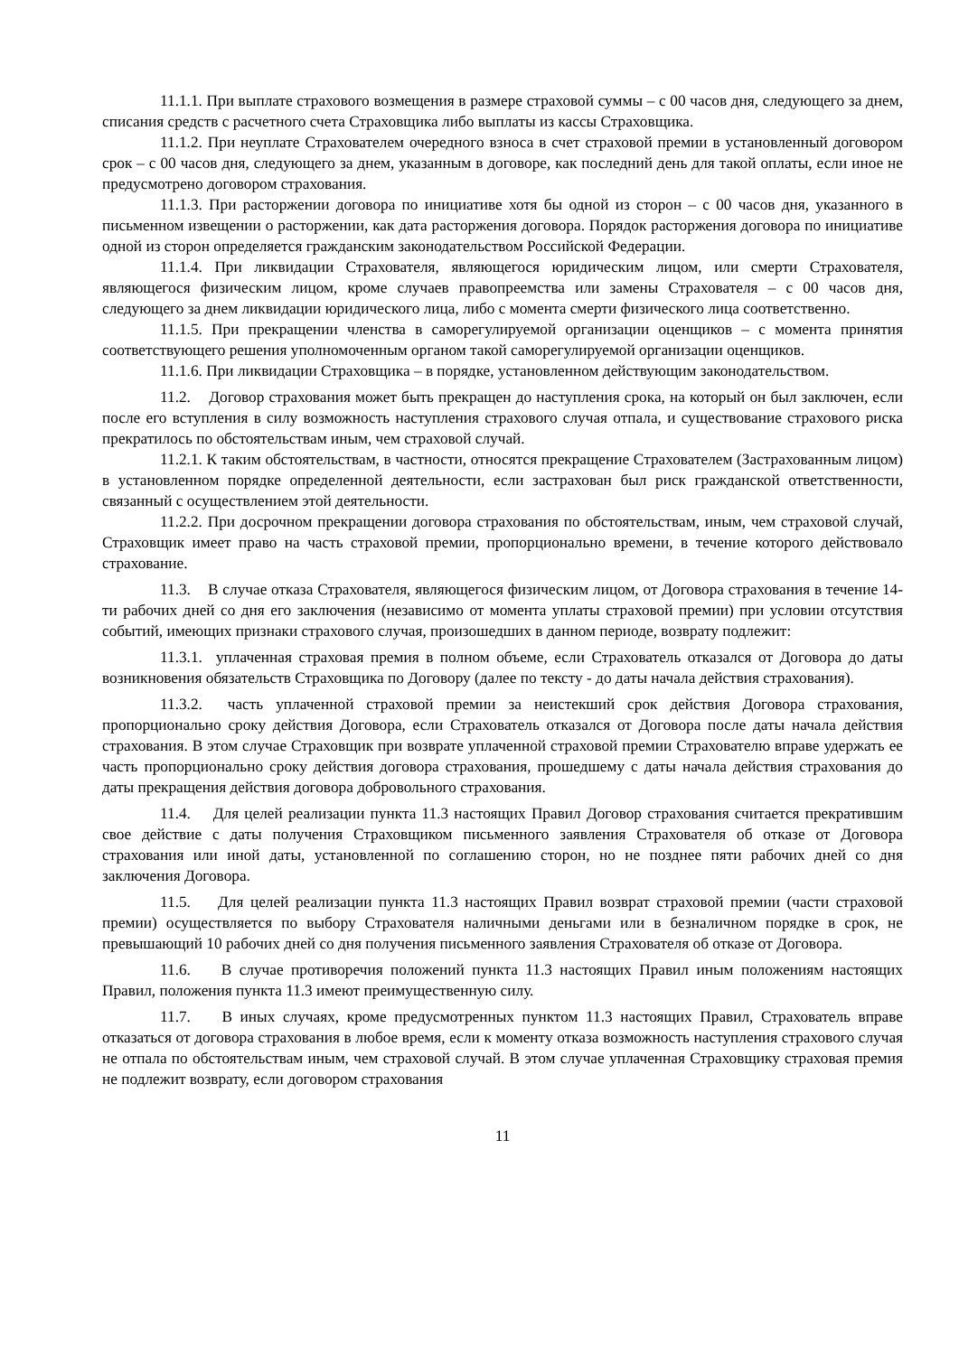11.1.1. При выплате страхового возмещения в размере страховой суммы – с 00 часов дня, следующего за днем, списания средств с расчетного счета Страховщика либо выплаты из кассы Страховщика.
11.1.2. При неуплате Страхователем очередного взноса в счет страховой премии в установленный договором срок – с 00 часов дня, следующего за днем, указанным в договоре, как последний день для такой оплаты, если иное не предусмотрено договором страхования.
11.1.3. При расторжении договора по инициативе хотя бы одной из сторон – с 00 часов дня, указанного в письменном извещении о расторжении, как дата расторжения договора. Порядок расторжения договора по инициативе одной из сторон определяется гражданским законодательством Российской Федерации.
11.1.4. При ликвидации Страхователя, являющегося юридическим лицом, или смерти Страхователя, являющегося физическим лицом, кроме случаев правопреемства или замены Страхователя – с 00 часов дня, следующего за днем ликвидации юридического лица, либо с момента смерти физического лица соответственно.
11.1.5. При прекращении членства в саморегулируемой организации оценщиков – с момента принятия соответствующего решения уполномоченным органом такой саморегулируемой организации оценщиков.
11.1.6. При ликвидации Страховщика – в порядке, установленном действующим законодательством.
11.2. Договор страхования может быть прекращен до наступления срока, на который он был заключен, если после его вступления в силу возможность наступления страхового случая отпала, и существование страхового риска прекратилось по обстоятельствам иным, чем страховой случай.
11.2.1. К таким обстоятельствам, в частности, относятся прекращение Страхователем (Застрахованным лицом) в установленном порядке определенной деятельности, если застрахован был риск гражданской ответственности, связанный с осуществлением этой деятельности.
11.2.2. При досрочном прекращении договора страхования по обстоятельствам, иным, чем страховой случай, Страховщик имеет право на часть страховой премии, пропорционально времени, в течение которого действовало страхование.
11.3. В случае отказа Страхователя, являющегося физическим лицом, от Договора страхования в течение 14-ти рабочих дней со дня его заключения (независимо от момента уплаты страховой премии) при условии отсутствия событий, имеющих признаки страхового случая, произошедших в данном периоде, возврату подлежит:
11.3.1. уплаченная страховая премия в полном объеме, если Страхователь отказался от Договора до даты возникновения обязательств Страховщика по Договору (далее по тексту - до даты начала действия страхования).
11.3.2. часть уплаченной страховой премии за неистекший срок действия Договора страхования, пропорционально сроку действия Договора, если Страхователь отказался от Договора после даты начала действия страхования. В этом случае Страховщик при возврате уплаченной страховой премии Страхователю вправе удержать ее часть пропорционально сроку действия договора страхования, прошедшему с даты начала действия страхования до даты прекращения действия договора добровольного страхования.
11.4. Для целей реализации пункта 11.3 настоящих Правил Договор страхования считается прекратившим свое действие с даты получения Страховщиком письменного заявления Страхователя об отказе от Договора страхования или иной даты, установленной по соглашению сторон, но не позднее пяти рабочих дней со дня заключения Договора.
11.5. Для целей реализации пункта 11.3 настоящих Правил возврат страховой премии (части страховой премии) осуществляется по выбору Страхователя наличными деньгами или в безналичном порядке в срок, не превышающий 10 рабочих дней со дня получения письменного заявления Страхователя об отказе от Договора.
11.6. В случае противоречия положений пункта 11.3 настоящих Правил иным положениям настоящих Правил, положения пункта 11.3 имеют преимущественную силу.
11.7. В иных случаях, кроме предусмотренных пунктом 11.3 настоящих Правил, Страхователь вправе отказаться от договора страхования в любое время, если к моменту отказа возможность наступления страхового случая не отпала по обстоятельствам иным, чем страховой случай. В этом случае уплаченная Страховщику страховая премия не подлежит возврату, если договором страхования
11